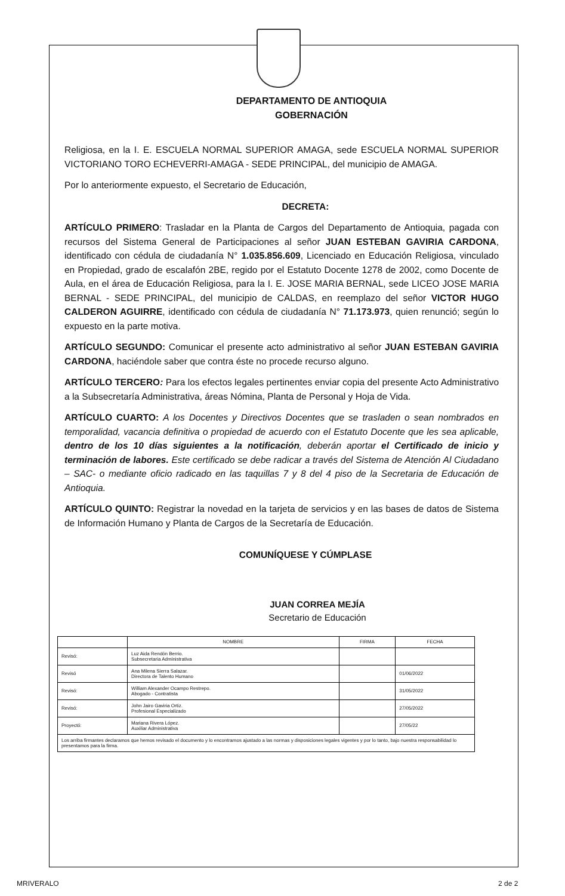DEPARTAMENTO DE ANTIOQUIA
GOBERNACIÓN
Religiosa, en la I. E. ESCUELA NORMAL SUPERIOR AMAGA, sede ESCUELA NORMAL SUPERIOR VICTORIANO TORO ECHEVERRI-AMAGA - SEDE PRINCIPAL, del municipio de AMAGA.
Por lo anteriormente expuesto, el Secretario de Educación,
DECRETA:
ARTÍCULO PRIMERO: Trasladar en la Planta de Cargos del Departamento de Antioquia, pagada con recursos del Sistema General de Participaciones al señor JUAN ESTEBAN GAVIRIA CARDONA, identificado con cédula de ciudadanía N° 1.035.856.609, Licenciado en Educación Religiosa, vinculado en Propiedad, grado de escalafón 2BE, regido por el Estatuto Docente 1278 de 2002, como Docente de Aula, en el área de Educación Religiosa, para la I. E. JOSE MARIA BERNAL, sede LICEO JOSE MARIA BERNAL - SEDE PRINCIPAL, del municipio de CALDAS, en reemplazo del señor VICTOR HUGO CALDERON AGUIRRE, identificado con cédula de ciudadanía N° 71.173.973, quien renunció; según lo expuesto en la parte motiva.
ARTÍCULO SEGUNDO: Comunicar el presente acto administrativo al señor JUAN ESTEBAN GAVIRIA CARDONA, haciéndole saber que contra éste no procede recurso alguno.
ARTÍCULO TERCERO: Para los efectos legales pertinentes enviar copia del presente Acto Administrativo a la Subsecretaría Administrativa, áreas Nómina, Planta de Personal y Hoja de Vida.
ARTÍCULO CUARTO: A los Docentes y Directivos Docentes que se trasladen o sean nombrados en temporalidad, vacancia definitiva o propiedad de acuerdo con el Estatuto Docente que les sea aplicable, dentro de los 10 días siguientes a la notificación, deberán aportar el Certificado de inicio y terminación de labores. Este certificado se debe radicar a través del Sistema de Atención Al Ciudadano – SAC- o mediante oficio radicado en las taquillas 7 y 8 del 4 piso de la Secretaria de Educación de Antioquia.
ARTÍCULO QUINTO: Registrar la novedad en la tarjeta de servicios y en las bases de datos de Sistema de Información Humano y Planta de Cargos de la Secretaría de Educación.
COMUNÍQUESE Y CÚMPLASE
JUAN CORREA MEJÍA
Secretario de Educación
| | NOMBRE | FIRMA | FECHA |
| --- | --- | --- | --- |
| Revisó: | Luz Aida Rendón Berrio. Subsecretaria Administrativa | | |
| Revisó | Ana Milena Sierra Salazar. Directora de Talento Humano | | 01/06/2022 |
| Revisó: | William Alexander Ocampo Restrepo. Abogado - Contratista | | 31/05/2022 |
| Revisó: | John Jairo Gaviria Ortiz. Profesional Especializado | | 27/05/2022 |
| Proyectó: | Mariana Rivera López. Auxiliar Administrativa | | 27/05/22 |
| Los arriba firmantes declaramos que hemos revisado el documento y lo encontramos ajustado a las normas y disposiciones legales vigentes y por lo tanto, bajo nuestra responsabilidad lo presentamos para la firma. | | | |
MRIVERALO 2 de 2